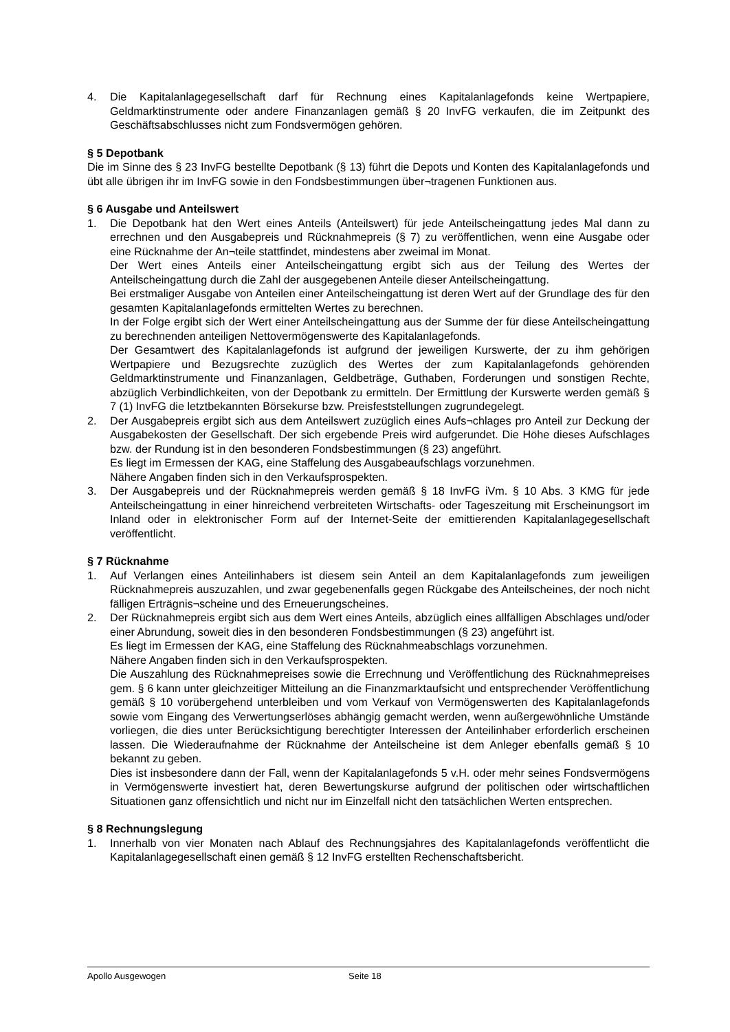4. Die Kapitalanlagegesellschaft darf für Rechnung eines Kapitalanlagefonds keine Wertpapiere, Geldmarktinstrumente oder andere Finanzanlagen gemäß § 20 InvFG verkaufen, die im Zeitpunkt des Geschäftsabschlusses nicht zum Fondsvermögen gehören.
§ 5 Depotbank
Die im Sinne des § 23 InvFG bestellte Depotbank (§ 13) führt die Depots und Konten des Kapitalanlagefonds und übt alle übrigen ihr im InvFG sowie in den Fondsbestimmungen über¬tragenen Funktionen aus.
§ 6 Ausgabe und Anteilswert
1. Die Depotbank hat den Wert eines Anteils (Anteilswert) für jede Anteilscheingattung jedes Mal dann zu errechnen und den Ausgabepreis und Rücknahmepreis (§ 7) zu veröffentlichen, wenn eine Ausgabe oder eine Rücknahme der An¬teile stattfindet, mindestens aber zweimal im Monat.
Der Wert eines Anteils einer Anteilscheingattung ergibt sich aus der Teilung des Wertes der Anteilscheingattung durch die Zahl der ausgegebenen Anteile dieser Anteilscheingattung.
Bei erstmaliger Ausgabe von Anteilen einer Anteilscheingattung ist deren Wert auf der Grundlage des für den gesamten Kapitalanlagefonds ermittelten Wertes zu berechnen.
In der Folge ergibt sich der Wert einer Anteilscheingattung aus der Summe der für diese Anteilscheingattung zu berechnenden anteiligen Nettovermögenswerte des Kapitalanlagefonds.
Der Gesamtwert des Kapitalanlagefonds ist aufgrund der jeweiligen Kurswerte, der zu ihm gehörigen Wertpapiere und Bezugsrechte zuzüglich des Wertes der zum Kapitalanlagefonds gehörenden Geldmarktinstrumente und Finanzanlagen, Geldbeträge, Guthaben, Forderungen und sonstigen Rechte, abzüglich Verbindlichkeiten, von der Depotbank zu ermitteln. Der Ermittlung der Kurswerte werden gemäß § 7 (1) InvFG die letztbekannten Börsekurse bzw. Preisfeststellungen zugrundegelegt.
2. Der Ausgabepreis ergibt sich aus dem Anteilswert zuzüglich eines Aufs¬chlages pro Anteil zur Deckung der Ausgabekosten der Gesellschaft. Der sich ergebende Preis wird aufgerundet. Die Höhe dieses Aufschlages bzw. der Rundung ist in den besonderen Fondsbestimmungen (§ 23) angeführt.
Es liegt im Ermessen der KAG, eine Staffelung des Ausgabeaufschlags vorzunehmen.
Nähere Angaben finden sich in den Verkaufsprospekten.
3. Der Ausgabepreis und der Rücknahmepreis werden gemäß § 18 InvFG iVm. § 10 Abs. 3 KMG für jede Anteilscheingattung in einer hinreichend verbreiteten Wirtschafts- oder Tageszeitung mit Erscheinungsort im Inland oder in elektronischer Form auf der Internet-Seite der emittierenden Kapitalanlagegesellschaft veröffentlicht.
§ 7 Rücknahme
1. Auf Verlangen eines Anteilinhabers ist diesem sein Anteil an dem Kapitalanlagefonds zum jeweiligen Rücknahmepreis auszuzahlen, und zwar gegebenenfalls gegen Rückgabe des Anteilscheines, der noch nicht fälligen Erträgnis¬scheine und des Erneuerungscheines.
2. Der Rücknahmepreis ergibt sich aus dem Wert eines Anteils, abzüglich eines allfälligen Abschlages und/oder einer Abrundung, soweit dies in den besonderen Fondsbestimmungen (§ 23) angeführt ist.
Es liegt im Ermessen der KAG, eine Staffelung des Rücknahmeabschlags vorzunehmen.
Nähere Angaben finden sich in den Verkaufsprospekten.
Die Auszahlung des Rücknahmepreises sowie die Errechnung und Veröffentlichung des Rücknahmepreises gem. § 6 kann unter gleichzeitiger Mitteilung an die Finanzmarktaufsicht und entsprechender Veröffentlichung gemäß § 10 vorübergehend unterbleiben und vom Verkauf von Vermögenswerten des Kapitalanlagefonds sowie vom Eingang des Verwertungserlöses abhängig gemacht werden, wenn außergewöhnliche Umstände vorliegen, die dies unter Berücksichtigung berechtigter Interessen der Anteilinhaber erforderlich erscheinen lassen. Die Wiederaufnahme der Rücknahme der Anteilscheine ist dem Anleger ebenfalls gemäß § 10 bekannt zu geben.
Dies ist insbesondere dann der Fall, wenn der Kapitalanlagefonds 5 v.H. oder mehr seines Fondsvermögens in Vermögenswerte investiert hat, deren Bewertungskurse aufgrund der politischen oder wirtschaftlichen Situationen ganz offensichtlich und nicht nur im Einzelfall nicht den tatsächlichen Werten entsprechen.
§ 8 Rechnungslegung
1. Innerhalb von vier Monaten nach Ablauf des Rechnungsjahres des Kapitalanlagefonds veröffentlicht die Kapitalanlagegesellschaft einen gemäß § 12 InvFG erstellten Rechenschaftsbericht.
Apollo Ausgewogen Seite 18